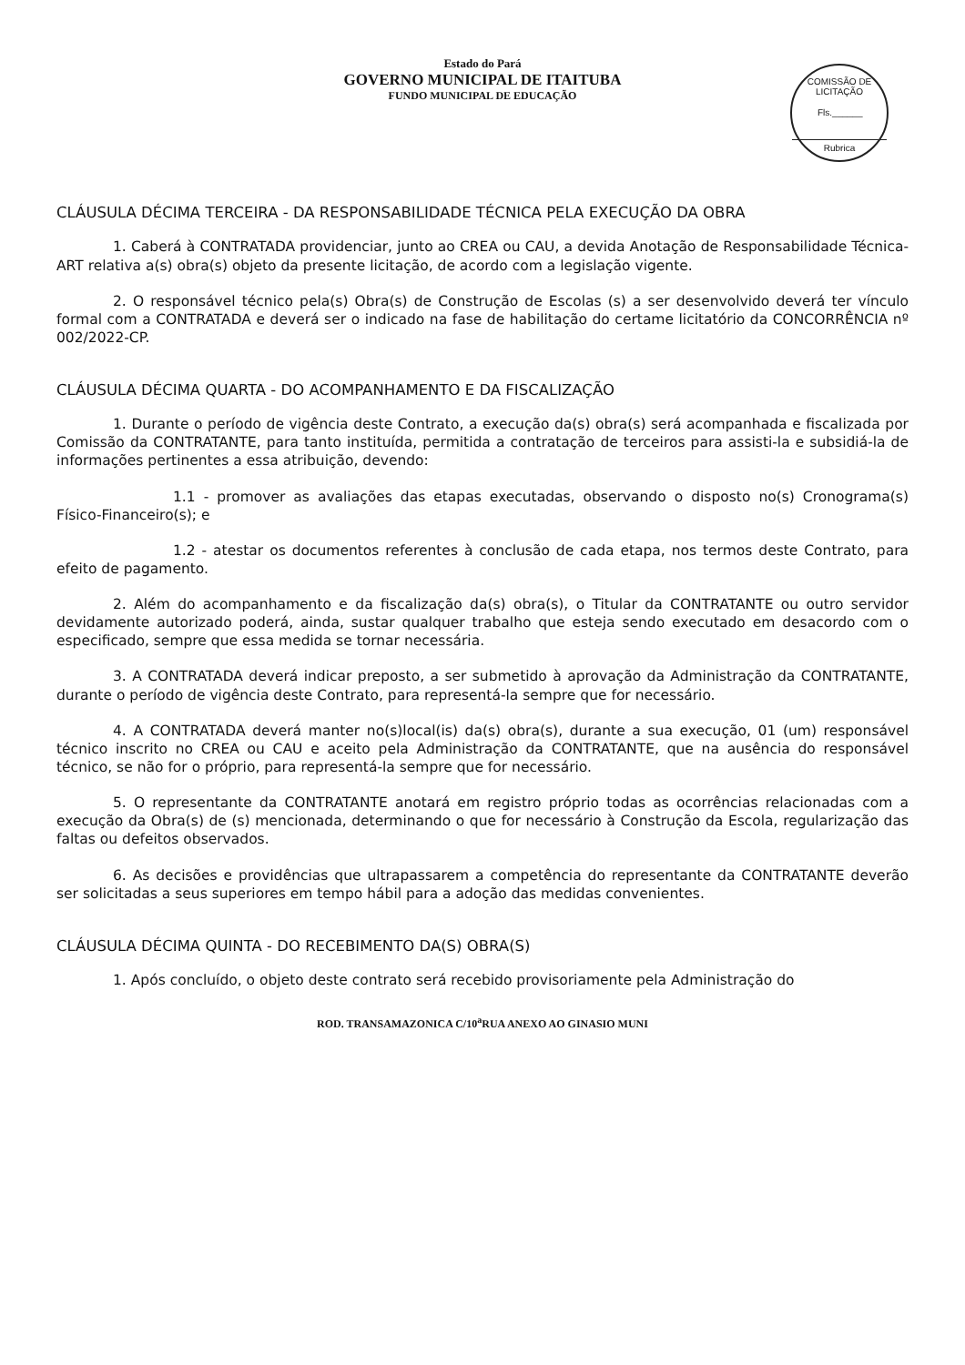Estado do Pará
GOVERNO MUNICIPAL DE ITAITUBA
FUNDO MUNICIPAL DE EDUCAÇÃO
COMISSÃO DE LICITAÇÃO
Fls.______
Rubrica
CLÁUSULA DÉCIMA TERCEIRA - DA RESPONSABILIDADE TÉCNICA PELA EXECUÇÃO DA OBRA
1. Caberá à CONTRATADA providenciar, junto ao CREA ou CAU, a devida Anotação de Responsabilidade Técnica-ART relativa a(s) obra(s) objeto da presente licitação, de acordo com a legislação vigente.
2. O responsável técnico pela(s) Obra(s) de Construção de Escolas (s) a ser desenvolvido deverá ter vínculo formal com a CONTRATADA e deverá ser o indicado na fase de habilitação do certame licitatório da CONCORRÊNCIA nº 002/2022-CP.
CLÁUSULA DÉCIMA QUARTA - DO ACOMPANHAMENTO E DA FISCALIZAÇÃO
1. Durante o período de vigência deste Contrato, a execução da(s) obra(s) será acompanhada e fiscalizada por Comissão da CONTRATANTE, para tanto instituída, permitida a contratação de terceiros para assisti-la e subsidiá-la de informações pertinentes a essa atribuição, devendo:
1.1 - promover as avaliações das etapas executadas, observando o disposto no(s) Cronograma(s) Físico-Financeiro(s); e
1.2 - atestar os documentos referentes à conclusão de cada etapa, nos termos deste Contrato, para efeito de pagamento.
2. Além do acompanhamento e da fiscalização da(s) obra(s), o Titular da CONTRATANTE ou outro servidor devidamente autorizado poderá, ainda, sustar qualquer trabalho que esteja sendo executado em desacordo com o especificado, sempre que essa medida se tornar necessária.
3. A CONTRATADA deverá indicar preposto, a ser submetido à aprovação da Administração da CONTRATANTE, durante o período de vigência deste Contrato, para representá-la sempre que for necessário.
4. A CONTRATADA deverá manter no(s)local(is) da(s) obra(s), durante a sua execução, 01 (um) responsável técnico inscrito no CREA ou CAU e aceito pela Administração da CONTRATANTE, que na ausência do responsável técnico, se não for o próprio, para representá-la sempre que for necessário.
5. O representante da CONTRATANTE anotará em registro próprio todas as ocorrências relacionadas com a execução da Obra(s) de (s) mencionada, determinando o que for necessário à Construção da Escola, regularização das faltas ou defeitos observados.
6. As decisões e providências que ultrapassarem a competência do representante da CONTRATANTE deverão ser solicitadas a seus superiores em tempo hábil para a adoção das medidas convenientes.
CLÁUSULA DÉCIMA QUINTA - DO RECEBIMENTO DA(S) OBRA(S)
1. Após concluído, o objeto deste contrato será recebido provisoriamente pela Administração do
ROD. TRANSAMAZONICA C/10<sup>a</sup>RUA ANEXO AO GINASIO MUNI